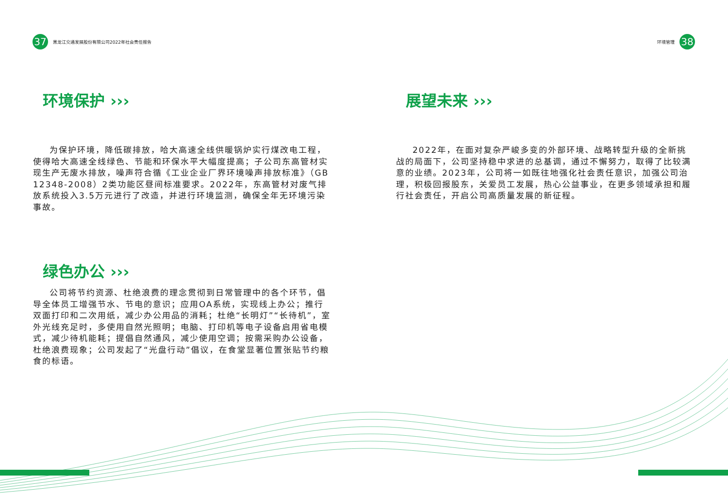37
黑龙江交通发展股份有限公司2022年社会责任报告
环境保护 ›››
为保护环境，降低碳排放，哈大高速全线供暖锅炉实行煤改电工程，使得哈大高速全线绿色、节能和环保水平大幅度提高；子公司东高管材实现生产无废水排放，噪声符合循《工业企业厂界环境噪声排放标准》（GB 12348-2008）2类功能区昼间标准要求。2022年，东高管材对废气排放系统投入3.5万元进行了改造，并进行环境监测，确保全年无环境污染事故。
绿色办公 ›››
公司将节约资源、杜绝浪费的理念贯彻到日常管理中的各个环节，倡导全体员工增强节水、节电的意识；应用OA系统，实现线上办公；推行双面打印和二次用纸，减少办公用品的消耗；杜绝“长明灯”“长待机”，室外光线充足时，多使用自然光照明；电脑、打印机等电子设备启用省电模式，减少待机能耗；提倡自然通风，减少使用空调；按需采购办公设备，杜绝浪费现象；公司发起了“光盘行动”倡议，在食堂显著位置张贴节约粮食的标语。
环境管理
38
展望未来 ›››
2022年，在面对复杂严峻多变的外部环境、战略转型升级的全新挑战的局面下，公司坚持稳中求进的总基调，通过不懈努力，取得了比较满意的业绩。2023年，公司将一如既往地强化社会责任意识，加强公司治理，积极回报股东，关爱员工发展，热心公益事业，在更多领域承担和履行社会责任，开启公司高质量发展的新征程。